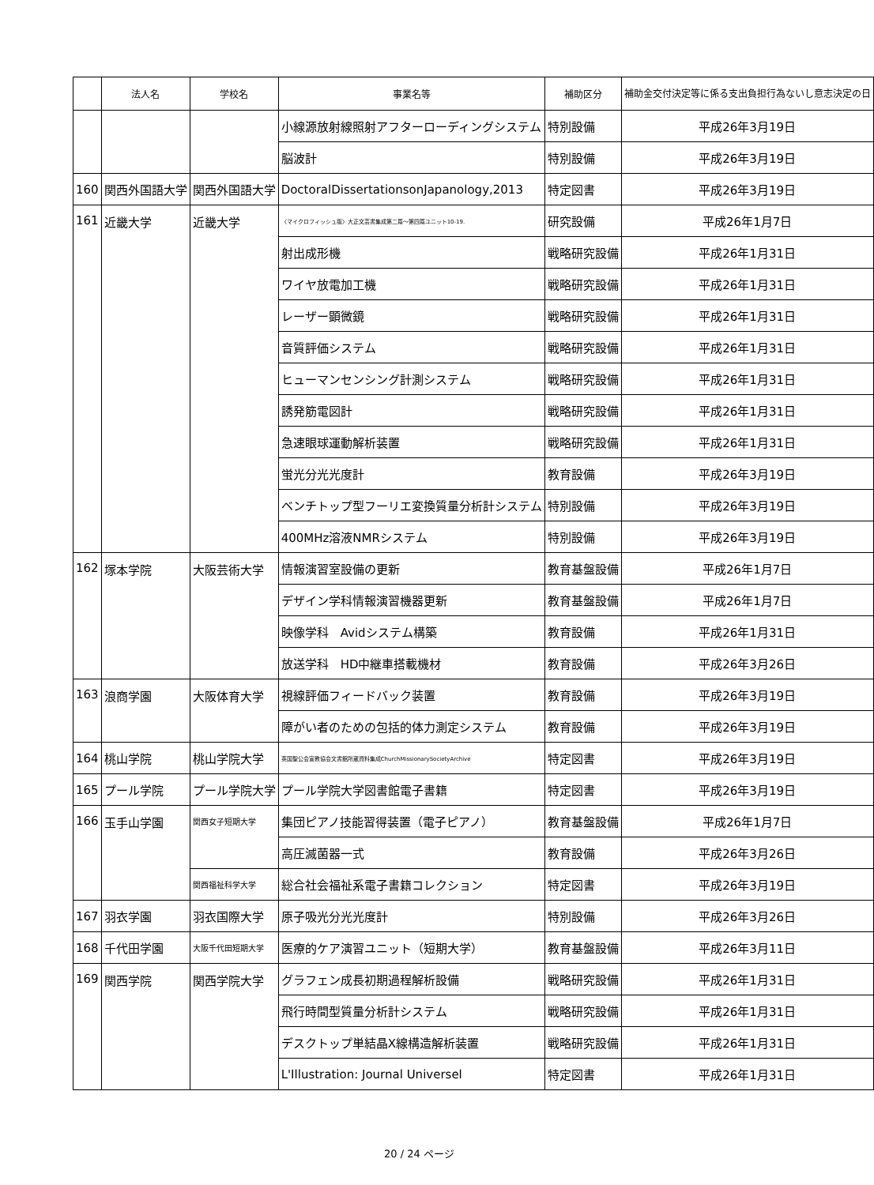| | 法人名 | 学校名 | 事業名等 | 補助区分 | 補助金交付決定等に係る支出負担行為ないし意志決定の日 |
| --- | --- | --- | --- | --- | --- |
| | | | 小線源放射線照射アフターローディングシステム | 特別設備 | 平成26年3月19日 |
| | | | 脳波計 | 特別設備 | 平成26年3月19日 |
| 160 | 関西外国語大学 | 関西外国語大学 | DoctoralDissertationsonJapanology,2013 | 特定図書 | 平成26年3月19日 |
| 161 | 近畿大学 | 近畿大学 | 〈マイクロフィッシュ版〉大正文芸書集成第二篇～第四篇ユニット10-19. | 研究設備 | 平成26年1月7日 |
| | | | 射出成形機 | 戦略研究設備 | 平成26年1月31日 |
| | | | ワイヤ放電加工機 | 戦略研究設備 | 平成26年1月31日 |
| | | | レーザー顕微鏡 | 戦略研究設備 | 平成26年1月31日 |
| | | | 音質評価システム | 戦略研究設備 | 平成26年1月31日 |
| | | | ヒューマンセンシング計測システム | 戦略研究設備 | 平成26年1月31日 |
| | | | 誘発筋電図計 | 戦略研究設備 | 平成26年1月31日 |
| | | | 急速眼球運動解析装置 | 戦略研究設備 | 平成26年1月31日 |
| | | | 蛍光分光光度計 | 教育設備 | 平成26年3月19日 |
| | | | ベンチトップ型フーリエ変換質量分析計システム | 特別設備 | 平成26年3月19日 |
| | | | 400MHz溶液NMRシステム | 特別設備 | 平成26年3月19日 |
| 162 | 塚本学院 | 大阪芸術大学 | 情報演習室設備の更新 | 教育基盤設備 | 平成26年1月7日 |
| | | | デザイン学科情報演習機器更新 | 教育基盤設備 | 平成26年1月7日 |
| | | | 映像学科 Avidシステム構築 | 教育設備 | 平成26年1月31日 |
| | | | 放送学科 HD中継車搭載機材 | 教育設備 | 平成26年3月26日 |
| 163 | 浪商学園 | 大阪体育大学 | 視線評価フィードバック装置 | 教育設備 | 平成26年3月19日 |
| | | | 障がい者のための包括的体力測定システム | 教育設備 | 平成26年3月19日 |
| 164 | 桃山学院 | 桃山学院大学 | 英国聖公会宣教協会文書館所蔵資料集成ChurchMissionarySocietyArchive | 特定図書 | 平成26年3月19日 |
| 165 | プール学院 | プール学院大学 | プール学院大学図書館電子書籍 | 特定図書 | 平成26年3月19日 |
| 166 | 玉手山学園 | 関西女子短期大学 | 集団ピアノ技能習得装置（電子ピアノ） | 教育基盤設備 | 平成26年1月7日 |
| | | | 高圧滅菌器一式 | 教育設備 | 平成26年3月26日 |
| | | 関西福祉科学大学 | 総合社会福祉系電子書籍コレクション | 特定図書 | 平成26年3月19日 |
| 167 | 羽衣学園 | 羽衣国際大学 | 原子吸光分光光度計 | 特別設備 | 平成26年3月26日 |
| 168 | 千代田学園 | 大阪千代田短期大学 | 医療的ケア演習ユニット（短期大学） | 教育基盤設備 | 平成26年3月11日 |
| 169 | 関西学院 | 関西学院大学 | グラフェン成長初期過程解析設備 | 戦略研究設備 | 平成26年1月31日 |
| | | | 飛行時間型質量分析計システム | 戦略研究設備 | 平成26年1月31日 |
| | | | デスクトップ単結晶X線構造解析装置 | 戦略研究設備 | 平成26年1月31日 |
| | | | L'Illustration: Journal Universel | 特定図書 | 平成26年1月31日 |
20 / 24 ページ